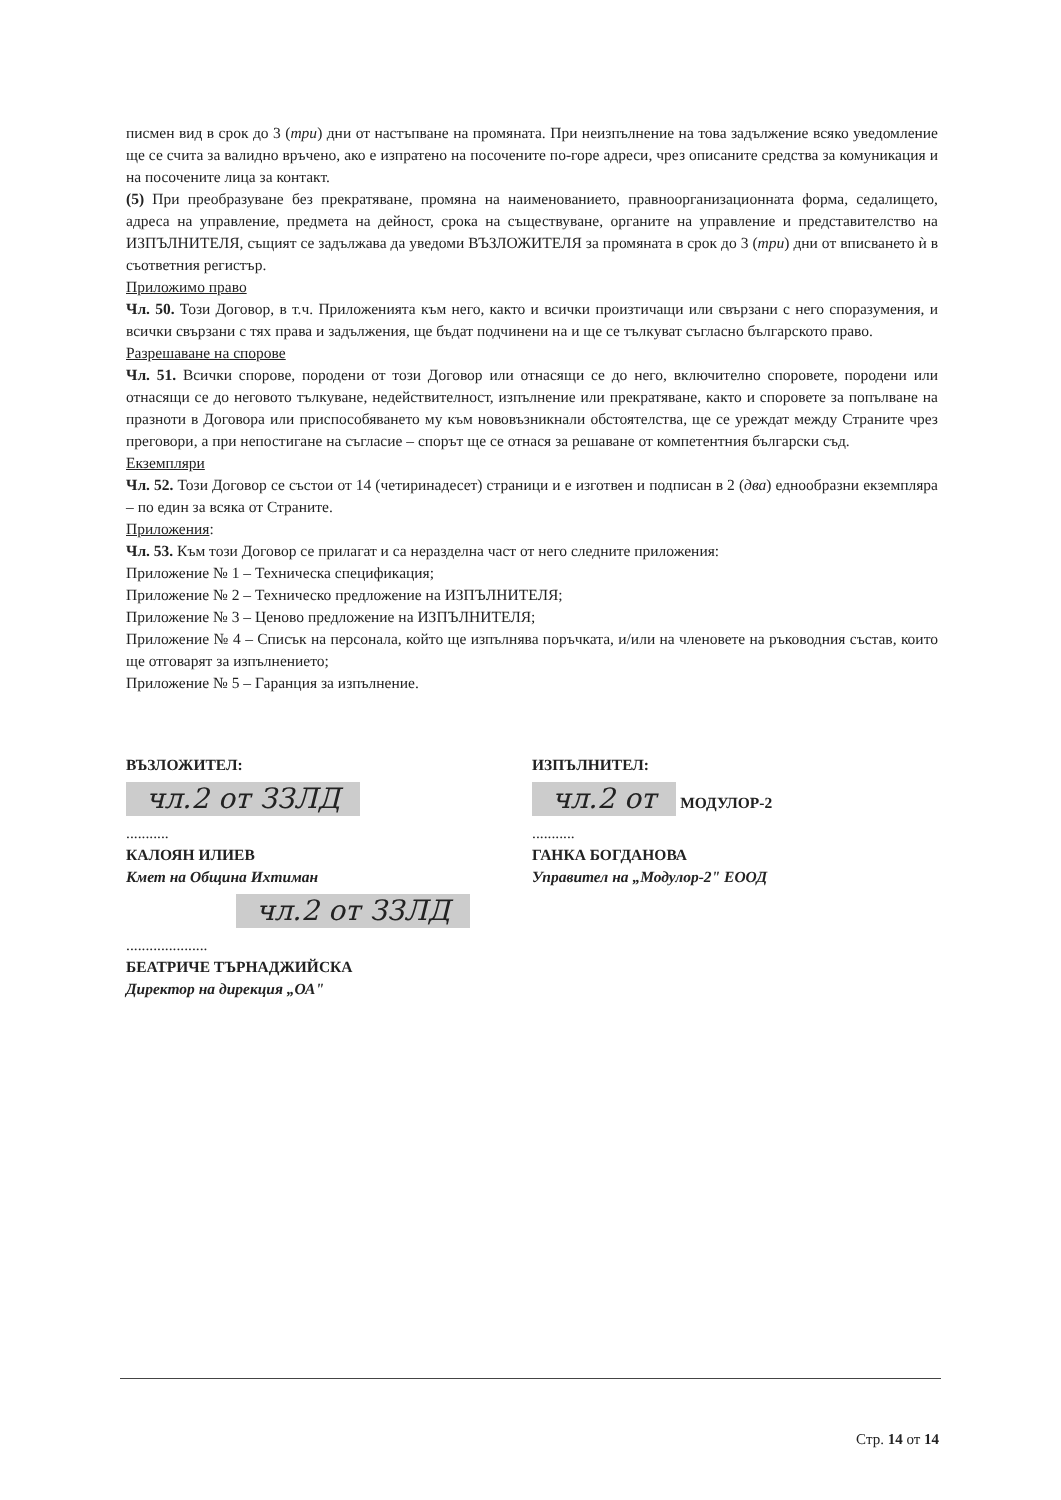писмен вид в срок до 3 (три) дни от настъпване на промяната. При неизпълнение на това задължение всяко уведомление ще се счита за валидно връчено, ако е изпратено на посочените по-горе адреси, чрез описаните средства за комуникация и на посочените лица за контакт.
(5) При преобразуване без прекратяване, промяна на наименованието, правноорганизационната форма, седалището, адреса на управление, предмета на дейност, срока на съществуване, органите на управление и представителство на ИЗПЪЛНИТЕЛЯ, същият се задължава да уведоми ВЪЗЛОЖИТЕЛЯ за промяната в срок до 3 (три) дни от вписването ѝ в съответния регистър.
Приложимо право
Чл. 50. Този Договор, в т.ч. Приложенията към него, както и всички произтичащи или свързани с него споразумения, и всички свързани с тях права и задължения, ще бъдат подчинени на и ще се тълкуват съгласно българското право.
Разрешаване на спорове
Чл. 51. Всички спорове, породени от този Договор или отнасящи се до него, включително споровете, породени или отнасящи се до неговото тълкуване, недействителност, изпълнение или прекратяване, както и споровете за попълване на празноти в Договора или приспособяването му към нововъзникнали обстоятелства, ще се уреждат между Страните чрез преговори, а при непостигане на съгласие – спорът ще се отнася за решаване от компетентния български съд.
Екземпляри
Чл. 52. Този Договор се състои от 14 (четиринадесет) страници и е изготвен и подписан в 2 (два) еднообразни екземпляра – по един за всяка от Страните.
Приложения:
Чл. 53. Към този Договор се прилагат и са неразделна част от него следните приложения:
Приложение № 1 – Техническа спецификация;
Приложение № 2 – Техническо предложение на ИЗПЪЛНИТЕЛЯ;
Приложение № 3 – Ценово предложение на ИЗПЪЛНИТЕЛЯ;
Приложение № 4 – Списък на персонала, който ще изпълнява поръчката, и/или на членовете на ръководния състав, които ще отговарят за изпълнението;
Приложение № 5 – Гаранция за изпълнение.
ВЪЗЛОЖИТЕЛ:
чл.2 от ЗЗЛД
...........
КАЛОЯН ИЛИЕВ
Кмет на Община Ихтиман
чл.2 от ЗЗЛД
.....................
БЕАТРИЧЕ ТЪРНАДЖИЙСКА
Директор на дирекция „ОА"
ИЗПЪЛНИТЕЛ:
чл.2 от МОДУЛОР-2
...........
ГАНКА БОГДАНОВА
Управител на „Модулор-2" ЕООД
Стр. 14 от 14